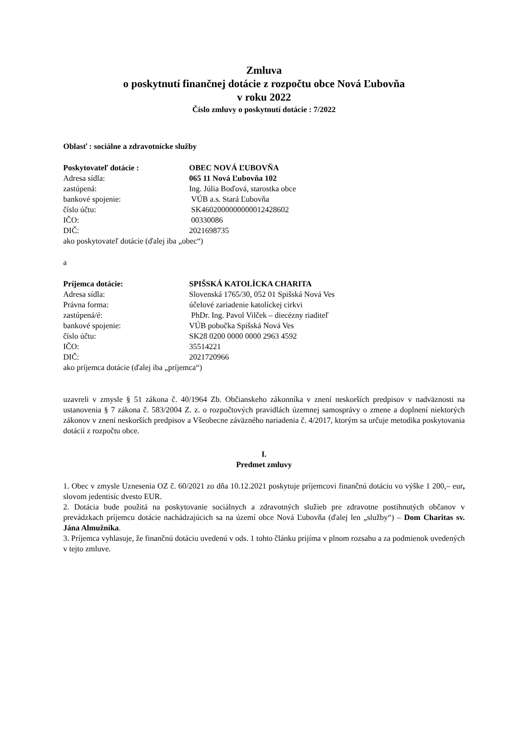Zmluva
o poskytnutí finančnej dotácie z rozpočtu obce Nová Ľubovňa
v roku 2022
Číslo zmluvy o poskytnutí dotácie : 7/2022
Oblasť : sociálne a zdravotnícke služby
Poskytovateľ dotácie : OBEC NOVÁ ĽUBOVŇA
Adresa sídla: 065 11 Nová Ľubovňa 102
zastúpená: Ing. Júlia Boďová, starostka obce
bankové spojenie: VÚB a.s. Stará Ľubovňa
číslo účtu: SK4602000000000012428602
IČO: 00330086
DIČ: 2021698735
ako poskytovateľ dotácie (ďalej iba „obec“)
a
Príjemca dotácie: SPIŠSKÁ KATOLÍCKA CHARITA
Adresa sídla: Slovenská 1765/30, 052 01 Spišská Nová Ves
Právna forma: účelové zariadenie katolíckej cirkvi
zastúpená/é: PhDr. Ing. Pavol Vilček – diecézny riaditeľ
bankové spojenie: VÚB pobočka Spišská Nová Ves
číslo účtu: SK28 0200 0000 0000 2963 4592
IČO: 35514221
DIČ: 2021720966
ako príjemca dotácie (ďalej iba „príjemca“)
uzavreli v zmysle § 51 zákona č. 40/1964 Zb. Občianskeho zákonníka v znení neskorších predpisov v nadväznosti na ustanovenia § 7 zákona č. 583/2004 Z. z. o rozpočtových pravidlách územnej samosprávy o zmene a doplnení niektorých zákonov v znení neskorších predpisov a Všeobecne záväzného nariadenia č. 4/2017, ktorým sa určuje metodika poskytovania dotácií z rozpočtu obce.
I.
Predmet zmluvy
1. Obec v zmysle Uznesenia OZ č. 60/2021 zo dňa 10.12.2021 poskytuje príjemcovi finančnú dotáciu vo výške 1 200,– eur, slovom jedentisíc dvesto EUR.
2. Dotácia bude použitá na poskytovanie sociálnych a zdravotných služieb pre zdravotne postihnutých občanov v prevádzkach príjemcu dotácie nachádzajúcich sa na území obce Nová Ľubovňa (ďalej len „služby“) – Dom Charitas sv. Jána Almužníka.
3. Príjemca vyhlasuje, že finančnú dotáciu uvedenú v ods. 1 tohto článku prijíma v plnom rozsahu a za podmienok uvedených v tejto zmluve.